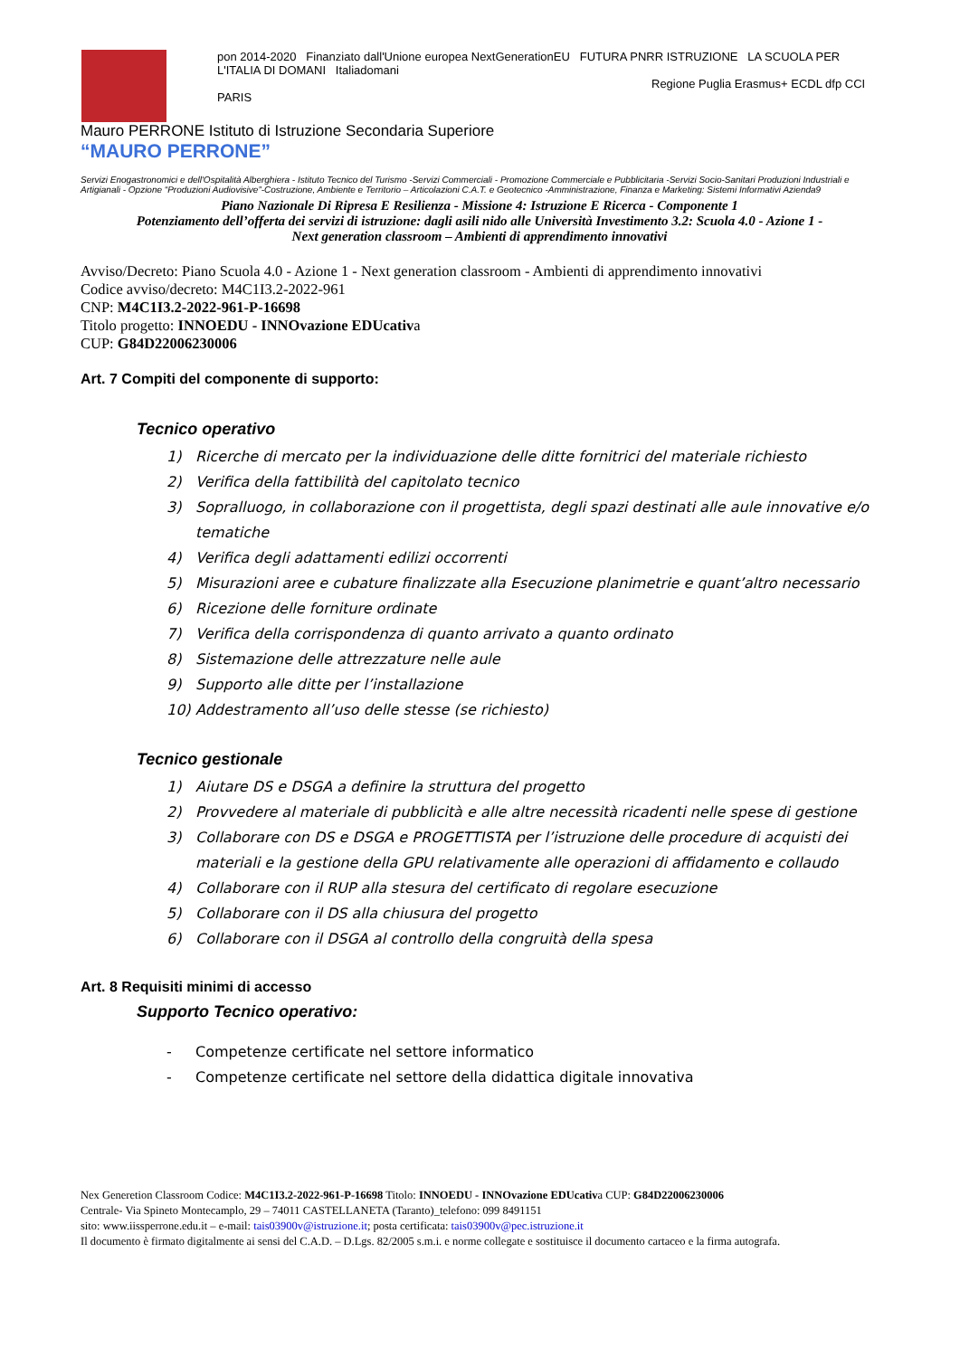pon 2014-2020 Finanziato dall'Unione europea NextGenerationEU FUTURA PNRR ISTRUZIONE LA SCUOLA PER L'ITALIA DI DOMANI Italiadomani
Regione Puglia Erasmus+ ECDL dfp CCI PARIS
Mauro PERRONE Istituto di Istruzione Secondaria Superiore
“MAURO PERRONE”
Servizi Enogastronomici e dell'Ospitalità Alberghiera - Istituto Tecnico del Turismo -Servizi Commerciali - Promozione Commerciale e Pubblicitaria -Servizi Socio-Sanitari Produzioni Industriali e Artigianali - Opzione “Produzioni Audiovisive”-Costruzione, Ambiente e Territorio – Articolazioni C.A.T. e Geotecnico -Amministrazione, Finanza e Marketing: Sistemi Informativi Azienda9
Piano Nazionale Di Ripresa E Resilienza - Missione 4: Istruzione E Ricerca - Componente 1
Potenziamento dell’offerta dei servizi di istruzione: dagli asili nido alle Università Investimento 3.2: Scuola 4.0 - Azione 1 -
Next generation classroom – Ambienti di apprendimento innovativi
Avviso/Decreto: Piano Scuola 4.0 - Azione 1 - Next generation classroom - Ambienti di apprendimento innovativi
Codice avviso/decreto: M4C1I3.2-2022-961
CNP: M4C1I3.2-2022-961-P-16698
Titolo progetto: INNOEDU - INNOvazione EDUcativa
CUP: G84D22006230006
Art. 7 Compiti del componente di supporto:
Tecnico operativo
1) Ricerche di mercato per la individuazione delle ditte fornitrici del materiale richiesto
2) Verifica della fattibilità del capitolato tecnico
3) Sopralluogo, in collaborazione con il progettista, degli spazi destinati alle aule innovative e/o tematiche
4) Verifica degli adattamenti edilizi occorrenti
5) Misurazioni aree e cubature finalizzate alla Esecuzione planimetrie e quant’altro necessario
6) Ricezione delle forniture ordinate
7) Verifica della corrispondenza di quanto arrivato a quanto ordinato
8) Sistemazione delle attrezzature nelle aule
9) Supporto alle ditte per l’installazione
10) Addestramento all’uso delle stesse (se richiesto)
Tecnico gestionale
1) Aiutare DS e DSGA a definire la struttura del progetto
2) Provvedere al materiale di pubblicità e alle altre necessità ricadenti nelle spese di gestione
3) Collaborare con DS e DSGA e PROGETTISTA per l’istruzione delle procedure di acquisti dei materiali e la gestione della GPU relativamente alle operazioni di affidamento e collaudo
4) Collaborare con il RUP alla stesura del certificato di regolare esecuzione
5) Collaborare con il DS alla chiusura del progetto
6) Collaborare con il DSGA al controllo della congruità della spesa
Art. 8 Requisiti minimi di accesso
Supporto Tecnico operativo:
- Competenze certificate nel settore informatico
- Competenze certificate nel settore della didattica digitale innovativa
Nex Generetion Classroom Codice: M4C1I3.2-2022-961-P-16698 Titolo: INNOEDU - INNOvazione EDUcativa CUP: G84D22006230006
Centrale- Via Spineto Montecamplo, 29 – 74011 CASTELLANETA (Taranto)_telefono: 099 8491151
sito: www.iissperrone.edu.it – e-mail: tais03900v@istruzione.it; posta certificata: tais03900v@pec.istruzione.it
Il documento è firmato digitalmente ai sensi del C.A.D. – D.Lgs. 82/2005 s.m.i. e norme collegate e sostituisce il documento cartaceo e la firma autografa.